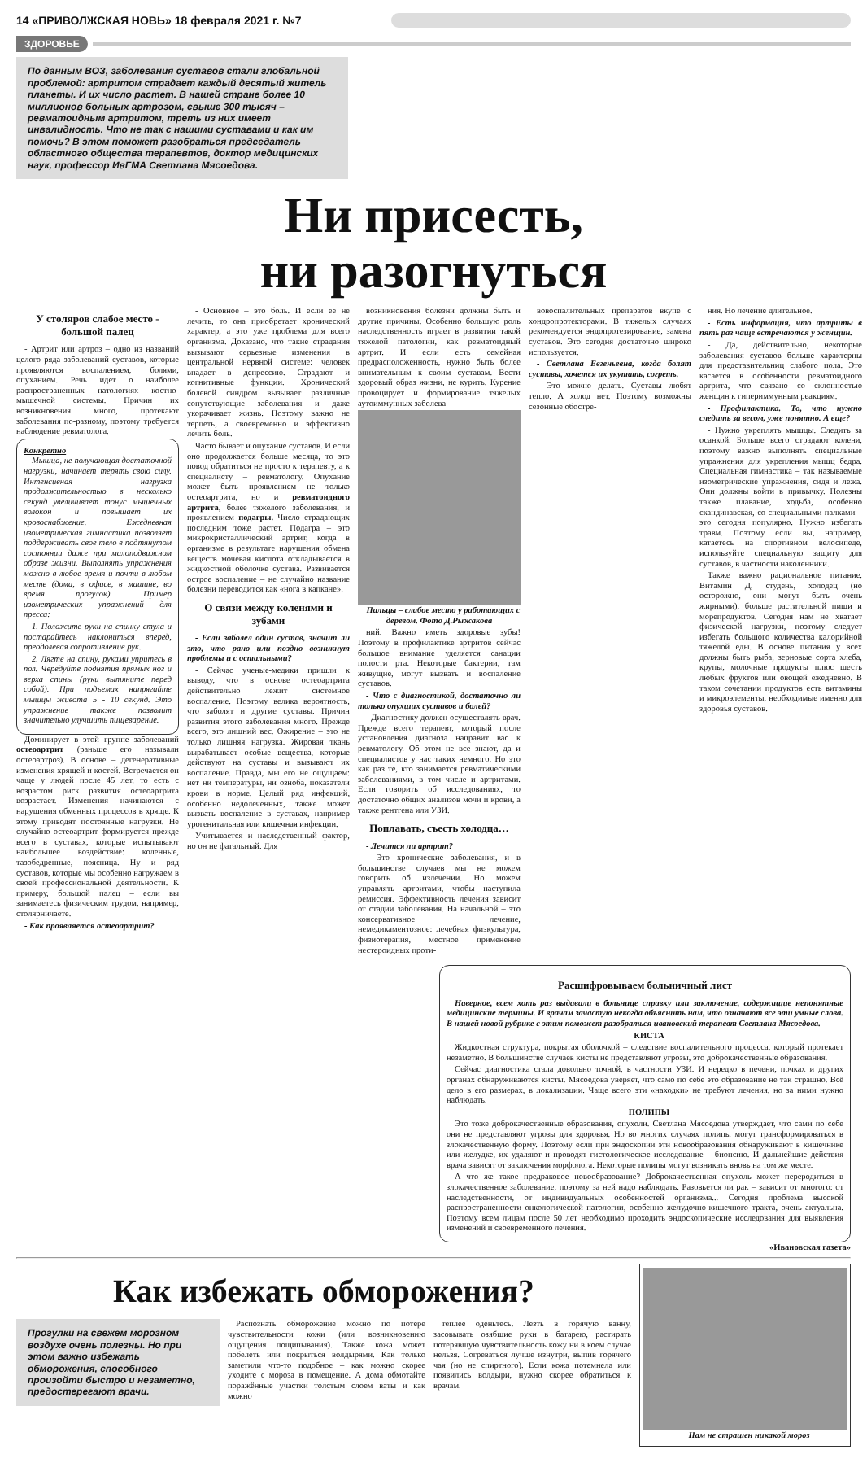14 «ПРИВОЛЖСКАЯ НОВЬ» 18 февраля 2021 г. №7
ЗДОРОВЬЕ
По данным ВОЗ, заболевания суставов стали глобальной проблемой: артритом страдает каждый десятый житель планеты. И их число растет. В нашей стране более 10 миллионов больных артрозом, свыше 300 тысяч – ревматоидным артритом, треть из них имеет инвалидность. Что не так с нашими суставами и как им помочь? В этом поможет разобраться председатель областного общества терапевтов, доктор медицинских наук, профессор ИвГМА Светлана Мясоедова.
Ни присесть,
ни разогнуться
У столяров слабое место - большой палец
- Артрит или артроз – одно из названий целого ряда заболеваний суставов, которые проявляются воспалением, болями, опуханием. Речь идет о наиболее распространенных патологиях костно-мышечной системы. Причин их возникновения много, протекают заболевания по-разному, поэтому требуется наблюдение ревматолога.
Конкретно
Мышца, не получающая достаточной нагрузки, начинает терять свою силу. Интенсивная нагрузка продолжительностью в несколько секунд увеличивает тонус мышечных волокон и повышает их кровоснабжение. Ежедневная изометрическая гимнастика позволяет поддерживать свое тело в подтянутом состоянии даже при малоподвижном образе жизни. Выполнять упражнения можно в любое время и почти в любом месте (дома, в офисе, в машине, во время прогулок). Пример изометрических упражнений для пресса:
1. Положите руки на спинку стула и постарайтесь наклониться вперед, преодолевая сопротивление рук.
2. Лягте на спину, руками упритесь в пол. Чередуйте поднятия прямых ног и верха спины (руки вытяните перед собой). При подъемах напрягайте мышцы живота 5 - 10 секунд. Это упражнение также позволит значительно улучшить пищеварение.
Доминирует в этой группе заболеваний остеоартрит (раньше его называли остеоартроз). В основе – дегенеративные изменения хрящей и костей. Встречается он чаще у людей после 45 лет, то есть с возрастом риск развития остеоартрита возрастает. Изменения начинаются с нарушения обменных процессов в хряще. К этому приводят постоянные нагрузки. Не случайно остеоартрит формируется прежде всего в суставах, которые испытывают наибольшее воздействие: коленные, тазобедренные, поясница. Ну и ряд суставов, которые мы особенно нагружаем в своей профессиональной деятельности. К примеру, большой палец – если вы занимаетесь физическим трудом, например, столярничаете.
- Как проявляется остеоартрит?
- Основное – это боль. И если ее не лечить, то она приобретает хронический характер, а это уже проблема для всего организма. Доказано, что такие страдания вызывают серьезные изменения в центральной нервной системе: человек впадает в депрессию. Страдают и когнитивные функции. Хронический болевой синдром вызывает различные сопутствующие заболевания и даже укорачивает жизнь. Поэтому важно не терпеть, а своевременно и эффективно лечить боль.
Часто бывает и опухание суставов. И если оно продолжается больше месяца, то это повод обратиться не просто к терапевту, а к специалисту – ревматологу. Опухание может быть проявлением не только остеоартрита, но и ревматоидного артрита, более тяжелого заболевания, и проявлением подагры. Число страдающих последним тоже растет. Подагра – это микрокристаллический артрит, когда в организме в результате нарушения обмена веществ мочевая кислота откладывается в жидкостной оболочке сустава. Развивается острое воспаление – не случайно название болезни переводится как «нога в капкане».
О связи между коленями и зубами
- Если заболел один сустав, значит ли это, что рано или поздно возникнут проблемы и с остальными?
- Сейчас ученые-медики пришли к выводу, что в основе остеоартрита действительно лежит системное воспаление. Поэтому велика вероятность, что заболят и другие суставы. Причин развития этого заболевания много. Прежде всего, это лишний вес. Ожирение – это не только лишняя нагрузка. Жировая ткань вырабатывает особые вещества, которые действуют на суставы и вызывают их воспаление. Правда, мы его не ощущаем: нет ни температуры, ни озноба, показатели крови в норме. Целый ряд инфекций, особенно недолеченных, также может вызвать воспаление в суставах, например урогенитальная или кишечная инфекции.
Учитывается и наследственный фактор, но он не фатальный. Для
возникновения болезни должны быть и другие причины. Особенно большую роль наследственность играет в развитии такой тяжелой патологии, как ревматоидный артрит. И если есть семейная предрасположенность, нужно быть более внимательным к своим суставам. Вести здоровый образ жизни, не курить. Курение провоцирует и формирование тяжелых аутоиммунных заболева-
Пальцы – слабое место у работающих с деревом. Фото Д.Рыжакова
ний. Важно иметь здоровые зубы! Поэтому в профилактике артритов сейчас большое внимание уделяется санации полости рта. Некоторые бактерии, там живущие, могут вызвать и воспаление суставов.
- Что с диагностикой, достаточно ли только опухших суставов и болей?
- Диагностику должен осуществлять врач. Прежде всего терапевт, который после установления диагноза направит вас к ревматологу. Об этом не все знают, да и специалистов у нас таких немного. Но это как раз те, кто занимается ревматическими заболеваниями, в том числе и артритами. Если говорить об исследованиях, то достаточно общих анализов мочи и крови, а также рентгена или УЗИ.
Поплавать, съесть холодца…
- Лечится ли артрит?
- Это хронические заболевания, и в большинстве случаев мы не можем говорить об излечении. Но можем управлять артритами, чтобы наступила ремиссия. Эффективность лечения зависит от стадии заболевания. На начальной – это консервативное лечение, немедикаментозное: лечебная физкультура, физиотерапия, местное применение нестероидных проти-
вовоспалительных препаратов вкупе с хондропротекторами. В тяжелых случаях рекомендуется эндопротезирование, замена суставов. Это сегодня достаточно широко используется.
- Светлана Евгеньевна, когда болят суставы, хочется их укутать, согреть.
- Это можно делать. Суставы любят тепло. А холод нет. Поэтому возможны сезонные обостре-
ния. Но лечение длительное.
- Есть информация, что артриты в пять раз чаще встречаются у женщин.
- Да, действительно, некоторые заболевания суставов больше характерны для представительниц слабого пола. Это касается в особенности ревматоидного артрита, что связано со склонностью женщин к гипериммунным реакциям.
- Профилактика. То, что нужно следить за весом, уже понятно. А еще?
- Нужно укреплять мышцы. Следить за осанкой. Больше всего страдают колени, поэтому важно выполнять специальные упражнения для укрепления мышц бедра. Специальная гимнастика – так называемые изометрические упражнения, сидя и лежа. Они должны войти в привычку. Полезны также плавание, ходьба, особенно скандинавская, со специальными палками – это сегодня популярно. Нужно избегать травм. Поэтому если вы, например, катаетесь на спортивном велосипеде, используйте специальную защиту для суставов, в частности наколенники.
Также важно рациональное питание. Витамин Д, студень, холодец (но осторожно, они могут быть очень жирными), больше растительной пищи и морепродуктов. Сегодня нам не хватает физической нагрузки, поэтому следует избегать большого количества калорийной тяжелой еды. В основе питания у всех должны быть рыба, зерновые сорта хлеба, крупы, молочные продукты плюс шесть любых фруктов или овощей ежедневно. В таком сочетании продуктов есть витамины и микроэлементы, необходимые именно для здоровья суставов.
Расшифровываем больничный лист
Наверное, всем хоть раз выдавали в больнице справку или заключение, содержащие непонятные медицинские термины. И врачам зачастую некогда объяснить нам, что означают все эти умные слова. В нашей новой рубрике с этим поможет разобраться ивановский терапевт Светлана Мясоедова.
КИСТА
Жидкостная структура, покрытая оболочкой – следствие воспалительного процесса, который протекает незаметно. В большинстве случаев кисты не представляют угрозы, это доброкачественные образования.
Сейчас диагностика стала довольно точной, в частности УЗИ. И нередко в печени, почках и других органах обнаруживаются кисты. Мясоедова уверяет, что само по себе это образование не так страшно. Всё дело в его размерах, в локализации. Чаще всего эти «находки» не требуют лечения, но за ними нужно наблюдать.
ПОЛИПЫ
Это тоже доброкачественные образования, опухоли. Светлана Мясоедова утверждает, что сами по себе они не представляют угрозы для здоровья. Но во многих случаях полипы могут трансформироваться в злокачественную форму. Поэтому если при эндоскопии эти новообразования обнаруживают в кишечнике или желудке, их удаляют и проводят гистологическое исследование – биопсию. И дальнейшие действия врача зависят от заключения морфолога. Некоторые полипы могут возникать вновь на том же месте.
А что же такое предраковое новообразование? Доброкачественная опухоль может переродиться в злокачественное заболевание, поэтому за ней надо наблюдать. Разовьется ли рак – зависит от многого: от наследственности, от индивидуальных особенностей организма... Сегодня проблема высокой распространенности онкологической патологии, особенно желудочно-кишечного тракта, очень актуальна. Поэтому всем лицам после 50 лет необходимо проходить эндоскопические исследования для выявления изменений и своевременного лечения.
«Ивановская газета»
Как избежать обморожения?
Прогулки на свежем морозном воздухе очень полезны. Но при этом важно избежать обморожения, способного произойти быстро и незаметно, предостерегают врачи.
Распознать обморожение можно по потере чувствительности кожи (или возникновению ощущения пощипывания). Также кожа может побелеть или покрыться волдырями. Как только заметили что-то подобное – как можно скорее уходите с мороза в помещение. А дома обмотайте поражённые участки толстым слоем ваты и как можно
теплее оденьтесь. Лезть в горячую ванну, засовывать озябшие руки в батарею, растирать потерявшую чувствительность кожу ни в коем случае нельзя. Согреваться лучше изнутри, выпив горячего чая (но не спиртного). Если кожа потемнела или появились волдыри, нужно скорее обратиться к врачам.
Нам не страшен никакой мороз